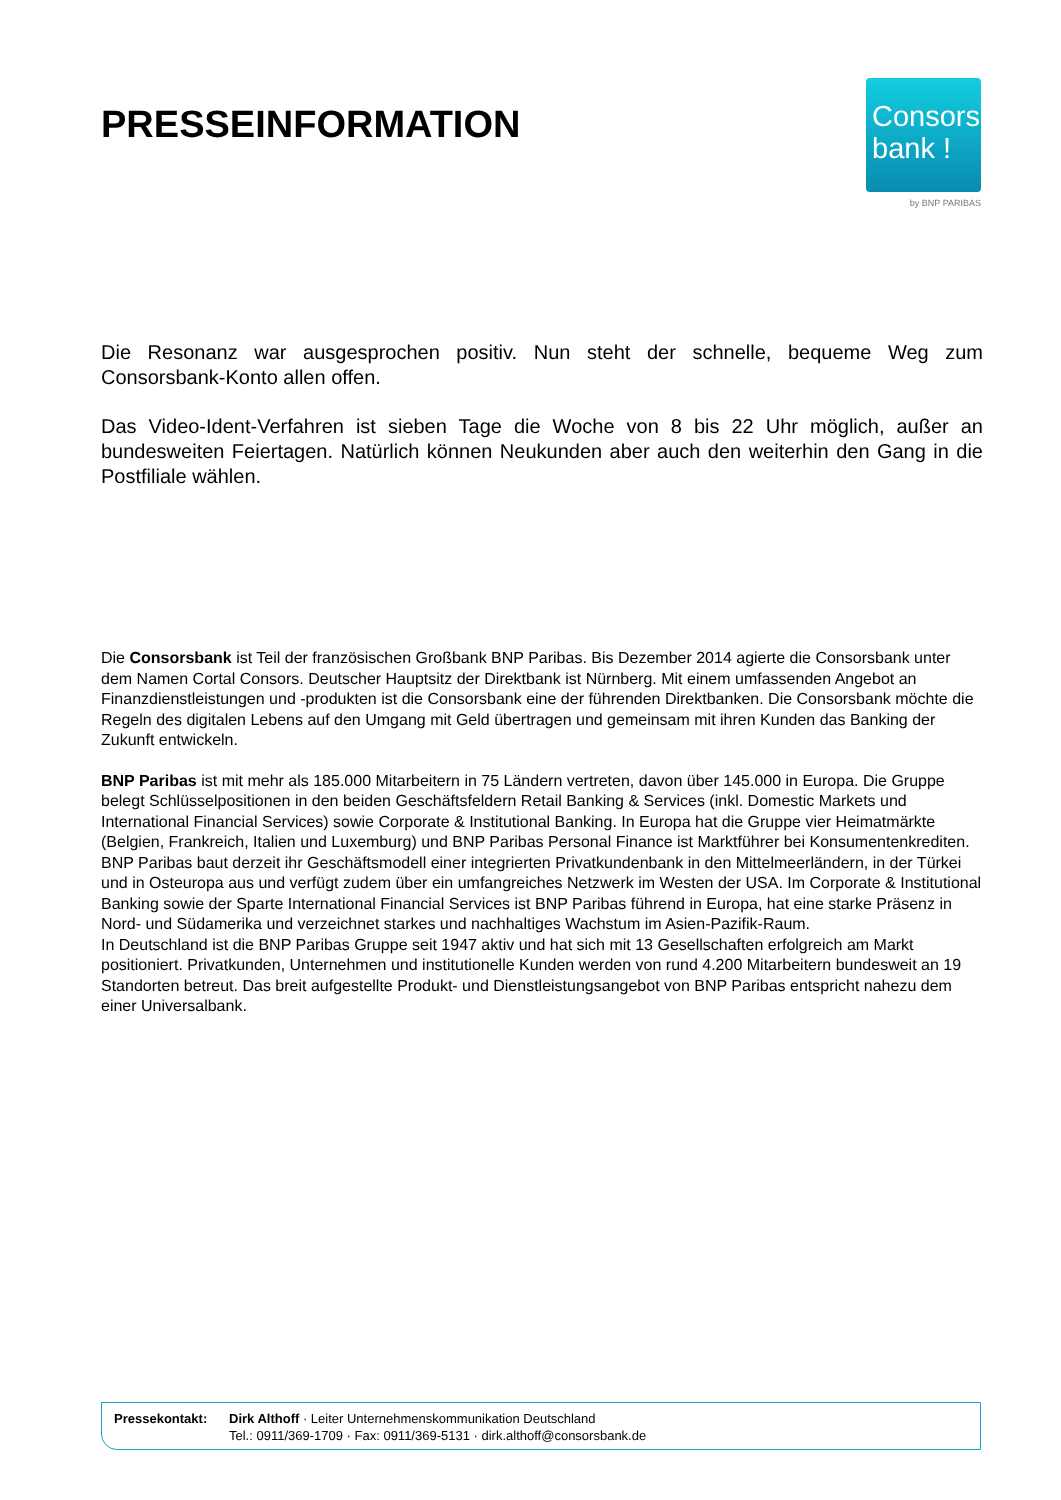PRESSEINFORMATION
Consors
bank !
by BNP PARIBAS
Die Resonanz war ausgesprochen positiv. Nun steht der schnelle, bequeme Weg zum Consorsbank-Konto allen offen.
Das Video-Ident-Verfahren ist sieben Tage die Woche von 8 bis 22 Uhr möglich, außer an bundesweiten Feiertagen. Natürlich können Neukunden aber auch den weiterhin den Gang in die Postfiliale wählen.
Die Consorsbank ist Teil der französischen Großbank BNP Paribas. Bis Dezember 2014 agierte die Consorsbank unter dem Namen Cortal Consors. Deutscher Hauptsitz der Direktbank ist Nürnberg. Mit einem umfassenden Angebot an Finanzdienstleistungen und -produkten ist die Consorsbank eine der führenden Direktbanken. Die Consorsbank möchte die Regeln des digitalen Lebens auf den Umgang mit Geld übertragen und gemeinsam mit ihren Kunden das Banking der Zukunft entwickeln.
BNP Paribas ist mit mehr als 185.000 Mitarbeitern in 75 Ländern vertreten, davon über 145.000 in Europa. Die Gruppe belegt Schlüsselpositionen in den beiden Geschäftsfeldern Retail Banking & Services (inkl. Domestic Markets und International Financial Services) sowie Corporate & Institutional Banking. In Europa hat die Gruppe vier Heimatmärkte (Belgien, Frankreich, Italien und Luxemburg) und BNP Paribas Personal Finance ist Marktführer bei Konsumentenkrediten. BNP Paribas baut derzeit ihr Geschäftsmodell einer integrierten Privatkundenbank in den Mittelmeerländern, in der Türkei und in Osteuropa aus und verfügt zudem über ein umfangreiches Netzwerk im Westen der USA. Im Corporate & Institutional Banking sowie der Sparte International Financial Services ist BNP Paribas führend in Europa, hat eine starke Präsenz in Nord- und Südamerika und verzeichnet starkes und nachhaltiges Wachstum im Asien-Pazifik-Raum.
In Deutschland ist die BNP Paribas Gruppe seit 1947 aktiv und hat sich mit 13 Gesellschaften erfolgreich am Markt positioniert. Privatkunden, Unternehmen und institutionelle Kunden werden von rund 4.200 Mitarbeitern bundesweit an 19 Standorten betreut. Das breit aufgestellte Produkt- und Dienstleistungsangebot von BNP Paribas entspricht nahezu dem einer Universalbank.
Pressekontakt: Dirk Althoff · Leiter Unternehmenskommunikation Deutschland
Tel.: 0911/369-1709 · Fax: 0911/369-5131 · dirk.althoff@consorsbank.de